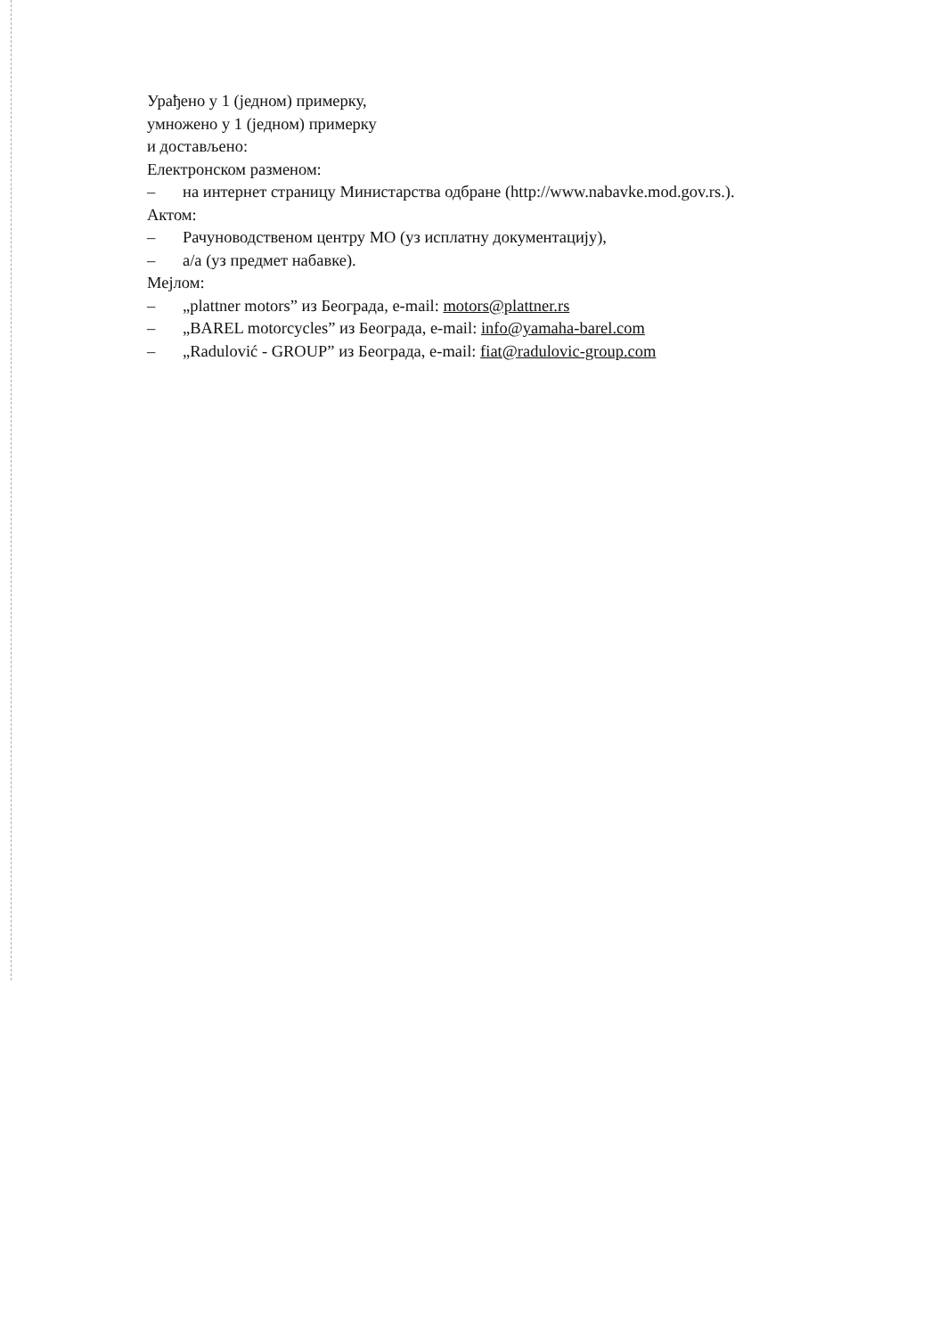Урађено у 1 (једном) примерку,
умножено у 1 (једном) примерку
и достављено:
Електронском разменом:
– на интернет страницу Министарства одбране (http://www.nabavke.mod.gov.rs.).
Актом:
– Рачуноводственом центру МО (уз исплатну документацију),
– а/а (уз предмет набавке).
Мејлом:
– „plattner motors” из Београда, e-mail: motors@plattner.rs
– „BAREL motorcycles” из Београда, e-mail: info@yamaha-barel.com
– „Radulović - GROUP” из Београда, e-mail: fiat@radulovic-group.com